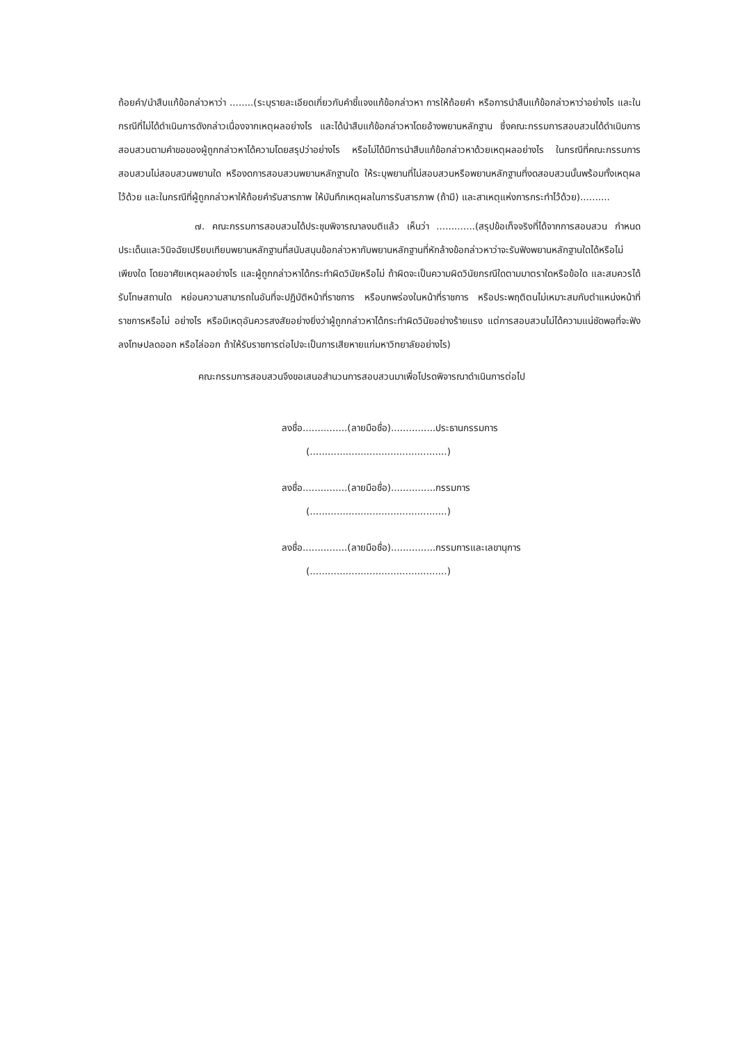ถ้อยคำ/นำสืบแก้ข้อกล่าวหาว่า ........(ระบุรายละเอียดเกี่ยวกับคำชี้แจงแก้ข้อกล่าวหา การให้ถ้อยคำ หรือการนำสืบแก้ข้อกล่าวหาว่าอย่างไร และในกรณีที่ไม่ได้ดำเนินการดังกล่าวเนื่องจากเหตุผลอย่างไร และได้นำสืบแก้ข้อกล่าวหาโดยอ้างพยานหลักฐาน ซึ่งคณะกรรมการสอบสวนได้ดำเนินการสอบสวนตามคำขอของผู้ถูกกล่าวหาได้ความโดยสรุปว่าอย่างไร หรือไม่ได้มีการนำสืบแก้ข้อกล่าวหาด้วยเหตุผลอย่างไร ในกรณีที่คณะกรรมการสอบสวนไม่สอบสวนพยานใด หรืองดการสอบสวนพยานหลักฐานใด ให้ระบุพยานที่ไม่สอบสวนหรือพยานหลักฐานที่งดสอบสวนนั้นพร้อมทั้งเหตุผลไว้ด้วย และในกรณีที่ผู้ถูกกล่าวหาให้ถ้อยคำรับสารภาพ ให้บันทึกเหตุผลในการรับสารภาพ (ถ้ามี) และสาเหตุแห่งการกระทำไว้ด้วย)..........
๗. คณะกรรมการสอบสวนได้ประชุมพิจารณาลงมติแล้ว เห็นว่า .............(สรุปข้อเท็จจริงที่ได้จากการสอบสวน กำหนดประเด็นและวินิจฉัยเปรียบเทียบพยานหลักฐานที่สนับสนุนข้อกล่าวหากับพยานหลักฐานที่หักล้างข้อกล่าวหาว่าจะรับฟังพยานหลักฐานใดได้หรือไม่ เพียงใด โดยอาศัยเหตุผลอย่างไร และผู้ถูกกล่าวหาได้กระทำผิดวินัยหรือไม่ ถ้าผิดจะเป็นความผิดวินัยกรณีใดตามมาตราใดหรือข้อใด และสมควรได้รับโทษสถานใด หย่อนความสามารถในอันที่จะปฏิบัติหน้าที่ราชการ หรือบกพร่องในหน้าที่ราชการ หรือประพฤติตนไม่เหมาะสมกับตำแหน่งหน้าที่ราชการหรือไม่ อย่างไร หรือมีเหตุอันควรสงสัยอย่างยิ่งว่าผู้ถูกกล่าวหาได้กระทำผิดวินัยอย่างร้ายแรง แต่การสอบสวนไม่ได้ความแน่ชัดพอที่จะฟังลงโทษปลดออก หรือไล่ออก ถ้าให้รับราชการต่อไปจะเป็นการเสียหายแก่มหาวิทยาลัยอย่างไร)
คณะกรรมการสอบสวนจึงขอเสนอสำนวนการสอบสวนมาเพื่อโปรดพิจารณาดำเนินการต่อไป
ลงชื่อ...............(ลายมือชื่อ)...............ประธานกรรมการ
(..............................................)
ลงชื่อ...............(ลายมือชื่อ)...............กรรมการ
(..............................................)
ลงชื่อ...............(ลายมือชื่อ)...............กรรมการและเลขานุการ
(..............................................)